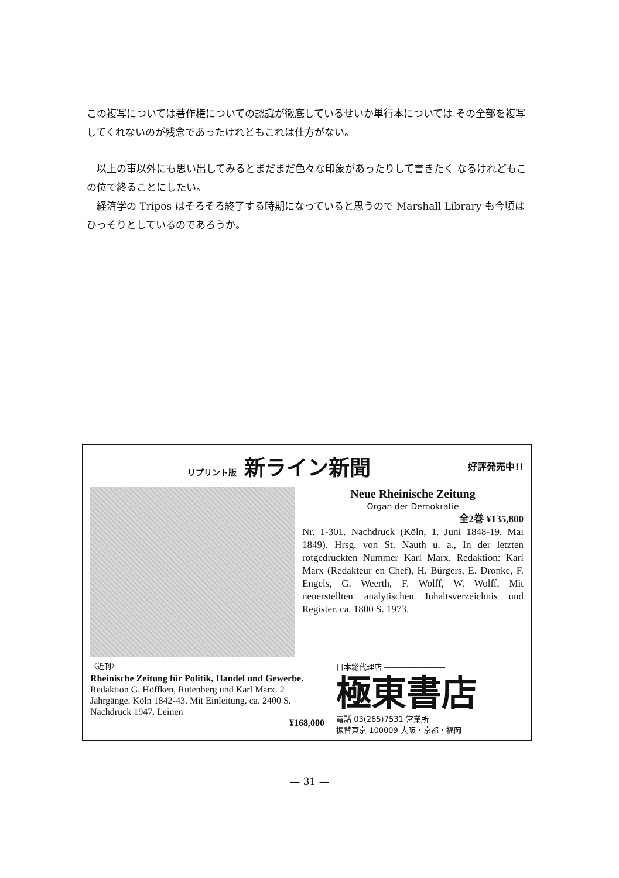この複写については著作権についての認識が徹底しているせいか単行本については その全部を複写してくれないのが残念であったけれどもこれは仕方がない。
以上の事以外にも思い出してみるとまだまだ色々な印象があったりして書きたく なるけれどもこの位で終ることにしたい。
経済学の Tripos はそろそろ終了する時期になっていると思うので Marshall Library も今頃はひっそりとしているのであろうか。
リプリント版 新ライン新聞 好評発売中!!
Neue Rheinische Zeitung
Organ der Demokratie
全2巻 ¥135,800
Nr. 1-301. Nachdruck (Köln, 1. Juni 1848-19. Mai 1849). Hrsg. von St. Nauth u. a., In der letzten rotgedruckten Nummer Karl Marx. Redaktion: Karl Marx (Redakteur en Chef), H. Bürgers, E. Dronke, F. Engels, G. Weerth, F. Wolff, W. Wolff. Mit neuerstellten analytischen Inhaltsverzeichnis und Register. ca. 1800 S. 1973.
〈近刊〉
Rheinische Zeitung für Politik, Handel und Gewerbe.
Redaktion G. Höffken, Rutenberg und Karl Marx. 2 Jahrgänge. Köln 1842-43. Mit Einleitung. ca. 2400 S. Nachdruck 1947. Leinen
¥168,000
日本総代理店 ――――――――
極東書店
電話 03(265)7531 営業所
振替東京 100009 大阪・京都・福岡
— 31 —